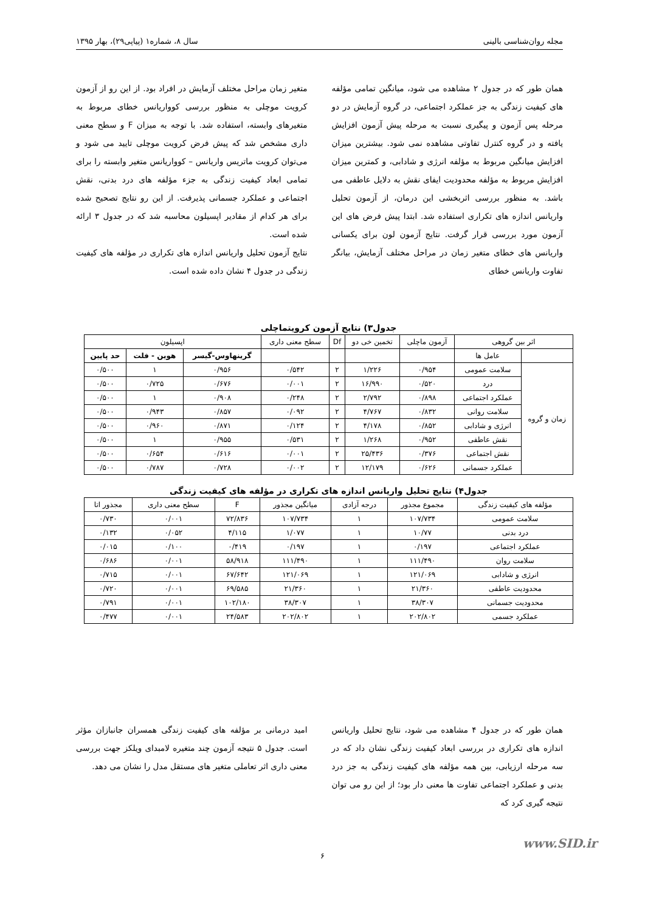مجله روان‌شناسی بالینی سال ۸، شماره۱ (پیاپی۲۹)، بهار ۱۳۹۵
همان طور که در جدول ۲ مشاهده می شود، میانگین تمامی مؤلفه های کیفیت زندگی به جز عملکرد اجتماعی، در گروه آزمایش در دو مرحله پس آزمون و پیگیری نسبت به مرحله پیش آزمون افزایش یافته و در گروه کنترل تفاوتی مشاهده نمی شود. بیشترین میزان افزایش میانگین مربوط به مؤلفه انرژی و شادابی، و کمترین میزان افزایش مربوط به مؤلفه محدودیت ایفای نقش به دلایل عاطفی می باشد. به منظور بررسی اثربخشی این درمان، از آزمون تحلیل واریانس اندازه های تکراری استفاده شد. ابتدا پیش فرض های این آزمون مورد بررسی قرار گرفت. نتایج آزمون لون برای یکسانی واریانس های خطای متغیر زمان در مراحل مختلف آزمایش، بیانگر تفاوت واریانس خطای
متغیر زمان مراحل مختلف آزمایش در افراد بود. از این رو از آزمون کرویت موچلی به منظور بررسی کوواریانس خطای مربوط به متغیرهای وابسته، استفاده شد. با توجه به میزان F و سطح معنی داری مشخص شد که پیش فرض کرویت موچلی تایید می شود و می‌توان کرویت ماتریس واریانس – کوواریانس متغیر وابسته را برای تمامی ابعاد کیفیت زندگی به جزء مؤلفه های درد بدنی، نقش اجتماعی و عملکرد جسمانی پذیرفت. از این رو نتایج تصحیح شده برای هر کدام از مقادیر اپسیلون محاسبه شد که در جدول ۳ ارائه شده است.
نتایج آزمون تحلیل واریانس اندازه های تکراری در مؤلفه های کیفیت زندگی در جدول ۴ نشان داده شده است.
جدول۳) نتایج آزمون کرویتماچلی
| اثر بین گروهی | | آزمون ماچلی | تخمین خی دو | Df | سطح معنی داری | اپسیلون | | |
| --- | --- | --- | --- | --- | --- | --- | --- | --- |
| | عامل ها | | | | | گرینهاوس-گیسر | هوین - فلت | حد پایین |
| زمان و گروه | سلامت عمومی | ۰/۹۵۴ | ۱/۲۲۶ | ۲ | ۰/۵۴۲ | ۰/۹۵۶ | ۱ | ۰/۵۰۰ |
| | درد | ۰/۵۲۰ | ۱۶/۹۹۰ | ۲ | ۰/۰۰۱ | ۰/۶۷۶ | ۰/۷۲۵ | ۰/۵۰۰ |
| | عملکرد اجتماعی | ۰/۸۹۸ | ۲/۷۹۲ | ۲ | ۰/۲۴۸ | ۰/۹۰۸ | ۱ | ۰/۵۰۰ |
| | سلامت روانی | ۰/۸۳۲ | ۴/۷۶۷ | ۲ | ۰/۰۹۲ | ۰/۸۵۷ | ۰/۹۴۳ | ۰/۵۰۰ |
| | انرژی و شادابی | ۰/۸۵۲ | ۴/۱۷۸ | ۲ | ۰/۱۲۴ | ۰/۸۷۱ | ۰/۹۶۰ | ۰/۵۰۰ |
| | نقش عاطفی | ۰/۹۵۲ | ۱/۲۶۸ | ۲ | ۰/۵۳۱ | ۰/۹۵۵ | ۱ | ۰/۵۰۰ |
| | نقش اجتماعی | ۰/۳۷۶ | ۲۵/۴۳۶ | ۲ | ۰/۰۰۱ | ۰/۶۱۶ | ۰/۶۵۴ | ۰/۵۰۰ |
| | عملکرد جسمانی | ۰/۶۲۶ | ۱۲/۱۷۹ | ۲ | ۰/۰۰۲ | ۰/۷۲۸ | ۰/۷۸۷ | ۰/۵۰۰ |
جدول۴) نتایج تحلیل واریانس اندازه های تکراری در مؤلفه های کیفیت زندگی
| مؤلفه های کیفیت زندگی | مجموع مجذور | درجه آزادی | میانگین مجذور | F | سطح معنی داری | مجذور اتا |
| --- | --- | --- | --- | --- | --- | --- |
| سلامت عمومی | ۱۰۷/۷۳۴ | ۱ | ۱۰۷/۷۳۴ | ۷۲/۸۳۶ | ۰/۰۰۱ | ۰/۷۳۰ |
| درد بدنی | ۱۰/۷۷ | ۱ | ۱/۰۷۷ | ۴/۱۱۵ | ۰/۰۵۲ | ۰/۱۳۲ |
| عملکرد اجتماعی | ۰/۱۹۷ | ۱ | ۰/۱۹۷ | ۰/۴۱۹ | ۰/۱۰۰ | ۰/۰۱۵ |
| سلامت روان | ۱۱۱/۴۹۰ | ۱ | ۱۱۱/۴۹۰ | ۵۸/۹۱۸ | ۰/۰۰۱ | ۰/۶۸۶ |
| انرژی و شادابی | ۱۲۱/۰۶۹ | ۱ | ۱۲۱/۰۶۹ | ۶۷/۶۴۲ | ۰/۰۰۱ | ۰/۷۱۵ |
| محدودیت عاطفی | ۲۱/۳۶۰ | ۱ | ۲۱/۳۶۰ | ۶۹/۵۸۵ | ۰/۰۰۱ | ۰/۷۲۰ |
| محدودیت جسمانی | ۳۸/۳۰۷ | ۱ | ۳۸/۳۰۷ | ۱۰۲/۱۸۰ | ۰/۰۰۱ | ۰/۷۹۱ |
| عملکرد جسمی | ۲۰۲/۸۰۲ | ۱ | ۲۰۲/۸۰۲ | ۲۴/۵۸۳ | ۰/۰۰۱ | ۰/۴۷۷ |
همان طور که در جدول ۴ مشاهده می شود، نتایج تحلیل واریانس اندازه های تکراری در بررسی ابعاد کیفیت زندگی نشان داد که در سه مرحله ارزیابی، بین همه مؤلفه های کیفیت زندگی به جز درد بدنی و عملکرد اجتماعی تفاوت ها معنی دار بود؛ از این رو می توان نتیجه گیری کرد که
امید درمانی بر مؤلفه های کیفیت زندگی همسران جانبازان مؤثر است. جدول ۵ نتیجه آزمون چند متغیره لامبدای ویلکز جهت بررسی معنی داری اثر تعاملی متغیر های مستقل مدل را نشان می دهد.
www.SID.ir
۶